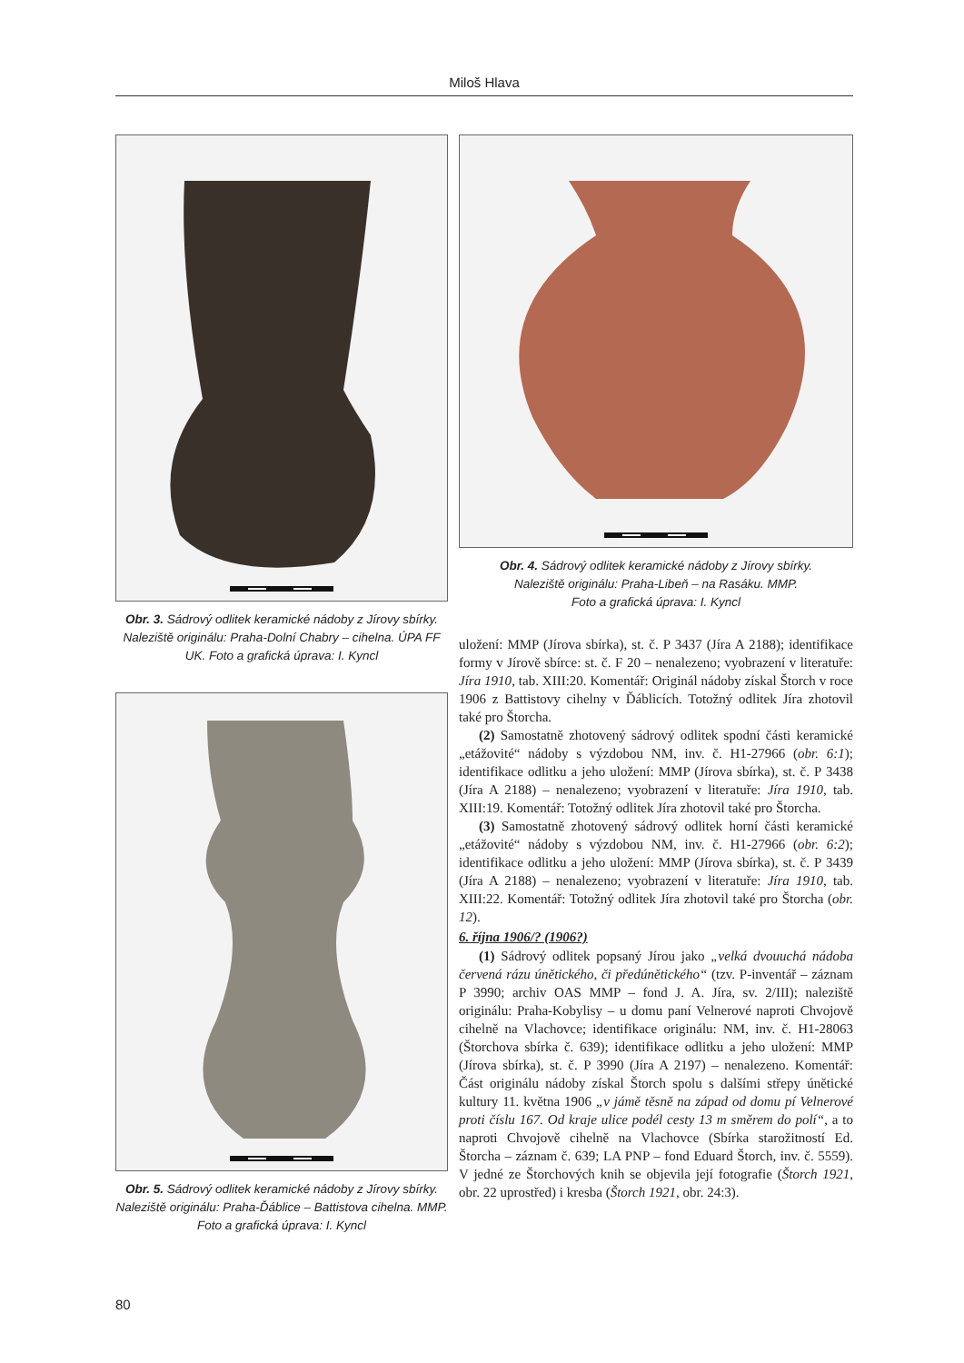Miloš Hlava
Obr. 3. Sádrový odlitek keramické nádoby z Jírovy sbírky. Naleziště originálu: Praha-Dolní Chabry – cihelna. ÚPA FF UK. Foto a grafická úprava: I. Kyncl
Obr. 5. Sádrový odlitek keramické nádoby z Jírovy sbírky. Naleziště originálu: Praha-Ďáblice – Battistova cihelna. MMP.
Foto a grafická úprava: I. Kyncl
Obr. 4. Sádrový odlitek keramické nádoby z Jírovy sbírky.
Naleziště originálu: Praha-Libeň – na Rasáku. MMP.
Foto a grafická úprava: I. Kyncl
uložení: MMP (Jírova sbírka), st. č. P 3437 (Jíra A 2188); identifikace formy v Jírově sbírce: st. č. F 20 – nenalezeno; vyobrazení v literatuře: Jíra 1910, tab. XIII:20. Komentář: Originál nádoby získal Štorch v roce 1906 z Battistovy cihelny v Ďáblicích. Totožný odlitek Jíra zhotovil také pro Štorcha.
(2) Samostatně zhotovený sádrový odlitek spodní části keramické „etážovité“ nádoby s výzdobou NM, inv. č. H1-27966 (obr. 6:1); identifikace odlitku a jeho uložení: MMP (Jírova sbírka), st. č. P 3438 (Jíra A 2188) – nenalezeno; vyobrazení v literatuře: Jíra 1910, tab. XIII:19. Komentář: Totožný odlitek Jíra zhotovil také pro Štorcha.
(3) Samostatně zhotovený sádrový odlitek horní části keramické „etážovité“ nádoby s výzdobou NM, inv. č. H1-27966 (obr. 6:2); identifikace odlitku a jeho uložení: MMP (Jírova sbírka), st. č. P 3439 (Jíra A 2188) – nenalezeno; vyobrazení v literatuře: Jíra 1910, tab. XIII:22. Komentář: Totožný odlitek Jíra zhotovil také pro Štorcha (obr. 12).
6. října 1906/? (1906?)
(1) Sádrový odlitek popsaný Jírou jako „velká dvouuchá nádoba červená rázu únětického, či předúnětického“ (tzv. P-inventář – záznam P 3990; archiv OAS MMP – fond J. A. Jíra, sv. 2/III); naleziště originálu: Praha-Kobylisy – u domu paní Velnerové naproti Chvojově cihelně na Vlachovce; identifikace originálu: NM, inv. č. H1-28063 (Štorchova sbírka č. 639); identifikace odlitku a jeho uložení: MMP (Jírova sbírka), st. č. P 3990 (Jíra A 2197) – nenalezeno. Komentář: Část originálu nádoby získal Štorch spolu s dalšími střepy únětické kultury 11. května 1906 „v jámě těsně na západ od domu pí Velnerové proti číslu 167. Od kraje ulice podél cesty 13 m směrem do polí“, a to naproti Chvojově cihelně na Vlachovce (Sbírka starožitností Ed. Štorcha – záznam č. 639; LA PNP – fond Eduard Štorch, inv. č. 5559). V jedné ze Štorchových knih se objevila její fotografie (Štorch 1921, obr. 22 uprostřed) i kresba (Štorch 1921, obr. 24:3).
80